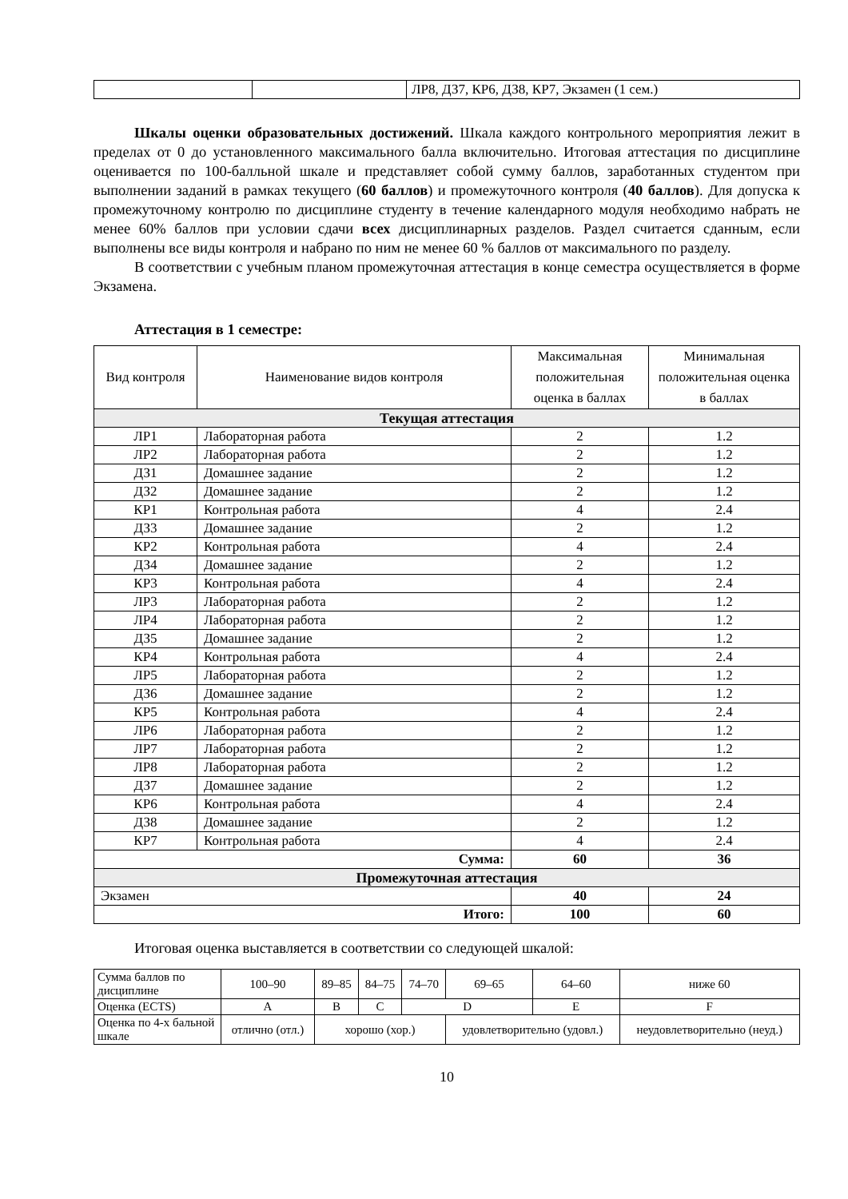| | | ЛР8, ДЗ7, КР6, ДЗ8, КР7, Экзамен (1 сем.) |
Шкалы оценки образовательных достижений. Шкала каждого контрольного мероприятия лежит в пределах от 0 до установленного максимального балла включительно. Итоговая аттестация по дисциплине оценивается по 100-балльной шкале и представляет собой сумму баллов, заработанных студентом при выполнении заданий в рамках текущего (60 баллов) и промежуточного контроля (40 баллов). Для допуска к промежуточному контролю по дисциплине студенту в течение календарного модуля необходимо набрать не менее 60% баллов при условии сдачи всех дисциплинарных разделов. Раздел считается сданным, если выполнены все виды контроля и набрано по ним не менее 60 % баллов от максимального по разделу.
В соответствии с учебным планом промежуточная аттестация в конце семестра осуществляется в форме Экзамена.
Аттестация в 1 семестре:
| Вид контроля | Наименование видов контроля | Максимальная положительная оценка в баллах | Минимальная положительная оценка в баллах |
| --- | --- | --- | --- |
| Текущая аттестация | | | |
| ЛР1 | Лабораторная работа | 2 | 1.2 |
| ЛР2 | Лабораторная работа | 2 | 1.2 |
| ДЗ1 | Домашнее задание | 2 | 1.2 |
| ДЗ2 | Домашнее задание | 2 | 1.2 |
| КР1 | Контрольная работа | 4 | 2.4 |
| ДЗ3 | Домашнее задание | 2 | 1.2 |
| КР2 | Контрольная работа | 4 | 2.4 |
| ДЗ4 | Домашнее задание | 2 | 1.2 |
| КР3 | Контрольная работа | 4 | 2.4 |
| ЛР3 | Лабораторная работа | 2 | 1.2 |
| ЛР4 | Лабораторная работа | 2 | 1.2 |
| ДЗ5 | Домашнее задание | 2 | 1.2 |
| КР4 | Контрольная работа | 4 | 2.4 |
| ЛР5 | Лабораторная работа | 2 | 1.2 |
| ДЗ6 | Домашнее задание | 2 | 1.2 |
| КР5 | Контрольная работа | 4 | 2.4 |
| ЛР6 | Лабораторная работа | 2 | 1.2 |
| ЛР7 | Лабораторная работа | 2 | 1.2 |
| ЛР8 | Лабораторная работа | 2 | 1.2 |
| ДЗ7 | Домашнее задание | 2 | 1.2 |
| КР6 | Контрольная работа | 4 | 2.4 |
| ДЗ8 | Домашнее задание | 2 | 1.2 |
| КР7 | Контрольная работа | 4 | 2.4 |
| Сумма: | | 60 | 36 |
| Промежуточная аттестация | | | |
| Экзамен | | 40 | 24 |
| Итого: | | 100 | 60 |
Итоговая оценка выставляется в соответствии со следующей шкалой:
| Сумма баллов по дисциплине | 100–90 | 89–85 | 84–75 | 74–70 | 69–65 | 64–60 | ниже 60 |
| Оценка (ECTS) | A | B | C | D | | E | F |
| Оценка по 4-х бальной шкале | отлично (отл.) | хорошо (хор.) | | | удовлетворительно (удовл.) | | неудовлетворительно (неуд.) |
10